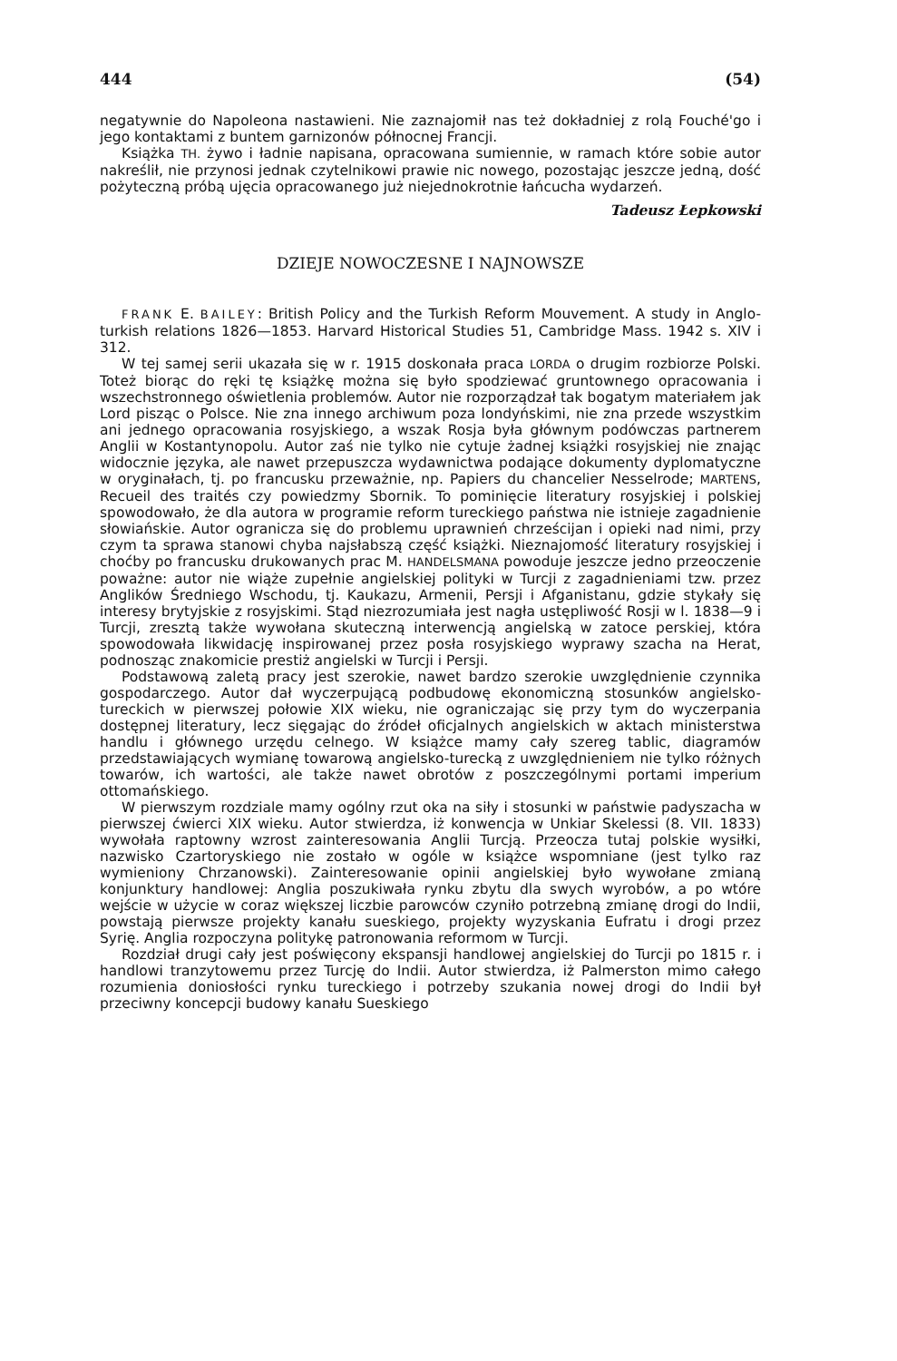444 (54)
negatywnie do Napoleona nastawieni. Nie zaznajomił nas też dokładniej z rolą Fouché'go i jego kontaktami z buntem garnizonów północnej Francji.
Książka TH. żywo i ładnie napisana, opracowana sumiennie, w ramach które sobie autor nakreślił, nie przynosi jednak czytelnikowi prawie nic nowego, pozostając jeszcze jedną, dość pożyteczną próbą ujęcia opracowanego już niejednokrotnie łańcucha wydarzeń.
Tadeusz Łepkowski
DZIEJE NOWOCZESNE I NAJNOWSZE
FRANK E. BAILEY: British Policy and the Turkish Reform Mouvement. A study in Anglo-turkish relations 1826—1853. Harvard Historical Studies 51, Cambridge Mass. 1942 s. XIV i 312.
W tej samej serii ukazała się w r. 1915 doskonała praca LORDA o drugim rozbiorze Polski. Toteż biorąc do ręki tę książkę można się było spodziewać gruntownego opracowania i wszechstronnego oświetlenia problemów. Autor nie rozporządzał tak bogatym materiałem jak Lord pisząc o Polsce. Nie zna innego archiwum poza londyńskimi, nie zna przede wszystkim ani jednego opracowania rosyjskiego, a wszak Rosja była głównym podówczas partnerem Anglii w Kostantynopolu. Autor zaś nie tylko nie cytuje żadnej książki rosyjskiej nie znając widocznie języka, ale nawet przepuszcza wydawnictwa podające dokumenty dyplomatyczne w oryginałach, tj. po francusku przeważnie, np. Papiers du chancelier Nesselrode; MARTENS, Recueil des traités czy powiedzmy Sbornik. To pominięcie literatury rosyjskiej i polskiej spowodowało, że dla autora w programie reform tureckiego państwa nie istnieje zagadnienie słowiańskie. Autor ogranicza się do problemu uprawnień chrześcijan i opieki nad nimi, przy czym ta sprawa stanowi chyba najsłabszą część książki. Nieznajomość literatury rosyjskiej i choćby po francusku drukowanych prac M. HANDELSMANA powoduje jeszcze jedno przeoczenie poważne: autor nie wiąże zupełnie angielskiej polityki w Turcji z zagadnieniami tzw. przez Anglików Średniego Wschodu, tj. Kaukazu, Armenii, Persji i Afganistanu, gdzie stykały się interesy brytyjskie z rosyjskimi. Stąd niezrozumiała jest nagła ustępliwość Rosji w l. 1838—9 i Turcji, zresztą także wywołana skuteczną interwencją angielską w zatoce perskiej, która spowodowała likwidację inspirowanej przez posła rosyjskiego wyprawy szacha na Herat, podnosząc znakomicie prestiż angielski w Turcji i Persji.
Podstawową zaletą pracy jest szerokie, nawet bardzo szerokie uwzględnienie czynnika gospodarczego. Autor dał wyczerpującą podbudowę ekonomiczną stosunków angielsko-tureckich w pierwszej połowie XIX wieku, nie ograniczając się przy tym do wyczerpania dostępnej literatury, lecz sięgając do źródeł oficjalnych angielskich w aktach ministerstwa handlu i głównego urzędu celnego. W książce mamy cały szereg tablic, diagramów przedstawiających wymianę towarową angielsko-turecką z uwzględnieniem nie tylko różnych towarów, ich wartości, ale także nawet obrotów z poszczególnymi portami imperium ottomańskiego.
W pierwszym rozdziale mamy ogólny rzut oka na siły i stosunki w państwie padyszacha w pierwszej ćwierci XIX wieku. Autor stwierdza, iż konwencja w Unkiar Skelessi (8. VII. 1833) wywołała raptowny wzrost zainteresowania Anglii Turcją. Przeocza tutaj polskie wysiłki, nazwisko Czartoryskiego nie zostało w ogóle w książce wspomniane (jest tylko raz wymieniony Chrzanowski). Zainteresowanie opinii angielskiej było wywołane zmianą konjunktury handlowej: Anglia poszukiwała rynku zbytu dla swych wyrobów, a po wtóre wejście w użycie w coraz większej liczbie parowców czyniło potrzebną zmianę drogi do Indii, powstają pierwsze projekty kanału sueskiego, projekty wyzyskania Eufratu i drogi przez Syrię. Anglia rozpoczyna politykę patronowania reformom w Turcji.
Rozdział drugi cały jest poświęcony ekspansji handlowej angielskiej do Turcji po 1815 r. i handlowi tranzytowemu przez Turcję do Indii. Autor stwierdza, iż Palmerston mimo całego rozumienia doniosłości rynku tureckiego i potrzeby szukania nowej drogi do Indii był przeciwny koncepcji budowy kanału Sueskiego